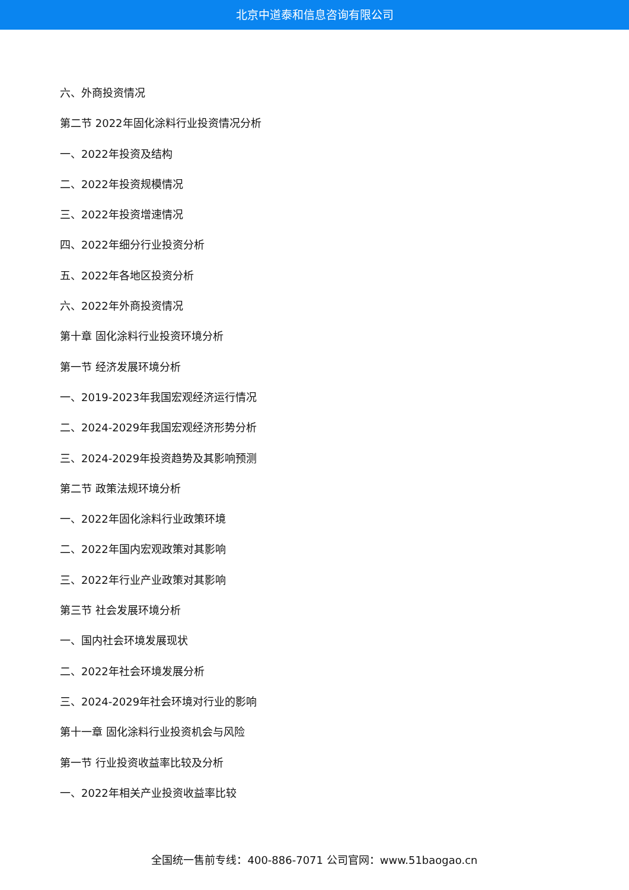北京中道泰和信息咨询有限公司
六、外商投资情况
第二节 2022年固化涂料行业投资情况分析
一、2022年投资及结构
二、2022年投资规模情况
三、2022年投资增速情况
四、2022年细分行业投资分析
五、2022年各地区投资分析
六、2022年外商投资情况
第十章 固化涂料行业投资环境分析
第一节 经济发展环境分析
一、2019-2023年我国宏观经济运行情况
二、2024-2029年我国宏观经济形势分析
三、2024-2029年投资趋势及其影响预测
第二节 政策法规环境分析
一、2022年固化涂料行业政策环境
二、2022年国内宏观政策对其影响
三、2022年行业产业政策对其影响
第三节 社会发展环境分析
一、国内社会环境发展现状
二、2022年社会环境发展分析
三、2024-2029年社会环境对行业的影响
第十一章 固化涂料行业投资机会与风险
第一节 行业投资收益率比较及分析
一、2022年相关产业投资收益率比较
全国统一售前专线：400-886-7071 公司官网：www.51baogao.cn